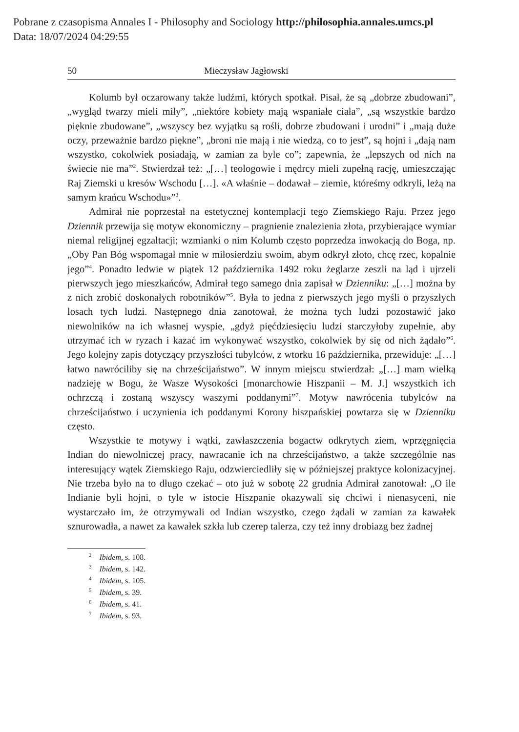Pobrane z czasopisma Annales I - Philosophy and Sociology http://philosophia.annales.umcs.pl
Data: 18/07/2024 04:29:55
50 Mieczysław Jagłowski
Kolumb był oczarowany także ludźmi, których spotkał. Pisał, że są „dobrze zbudowani”, „wygląd twarzy mieli miły”, „niektóre kobiety mają wspaniałe ciała”, „są wszystkie bardzo pięknie zbudowane”, „wszyscy bez wyjątku są rośli, dobrze zbudowani i urodni” i „mają duże oczy, przeważnie bardzo piękne”, „broni nie mają i nie wiedzą, co to jest”, są hojni i „dają nam wszystko, cokolwiek posiadają, w zamian za byle co”; zapewnia, że „lepszych od nich na świecie nie ma”<sup>2</sup>. Stwierdzał też: „[…] teologowie i mędrcy mieli zupełną rację, umieszczając Raj Ziemski u kresów Wschodu […]. «A właśnie – dodawał – ziemie, któreśmy odkryli, leżą na samym krańcu Wschodu»”<sup>3</sup>.
Admirał nie poprzestał na estetycznej kontemplacji tego Ziemskiego Raju. Przez jego Dziennik przewija się motyw ekonomiczny – pragnienie znalezienia złota, przybierające wymiar niemal religijnej egzaltacji; wzmianki o nim Kolumb często poprzedza inwokacją do Boga, np. „Oby Pan Bóg wspomagał mnie w miłosierdziu swoim, abym odkrył złoto, chcę rzec, kopalnie jego”<sup>4</sup>. Ponadto ledwie w piątek 12 października 1492 roku żeglarze zeszli na ląd i ujrzeli pierwszych jego mieszkańców, Admirał tego samego dnia zapisał w Dzienniku: „[…] można by z nich zrobić doskonałych robotników”<sup>5</sup>. Była to jedna z pierwszych jego myśli o przyszłych losach tych ludzi. Następnego dnia zanotował, że można tych ludzi pozostawić jako niewolników na ich własnej wyspie, „gdyż pięćdziesięciu ludzi starczyłoby zupełnie, aby utrzymać ich w ryzach i kazać im wykonywać wszystko, cokolwiek by się od nich żądało”<sup>6</sup>. Jego kolejny zapis dotyczący przyszłości tubylców, z wtorku 16 października, przewiduje: „[…] łatwo nawróciliby się na chrześcijaństwo”. W innym miejscu stwierdzał: „[…] mam wielką nadzieję w Bogu, że Wasze Wysokości [monarchowie Hiszpanii – M. J.] wszystkich ich ochrzczą i zostaną wszyscy waszymi poddanymi”<sup>7</sup>. Motyw nawrócenia tubylców na chrześcijaństwo i uczynienia ich poddanymi Korony hiszpańskiej powtarza się w Dzienniku często.
Wszystkie te motywy i wątki, zawłaszczenia bogactw odkrytych ziem, wprzęgnięcia Indian do niewolniczej pracy, nawracanie ich na chrześcijaństwo, a także szczególnie nas interesujący wątek Ziemskiego Raju, odzwierciedliły się w późniejszej praktyce kolonizacyjnej. Nie trzeba było na to długo czekać – oto już w sobotę 22 grudnia Admirał zanotował: „O ile Indianie byli hojni, o tyle w istocie Hiszpanie okazywali się chciwi i nienasyceni, nie wystarczało im, że otrzymywali od Indian wszystko, czego żądali w zamian za kawałek sznurowadła, a nawet za kawałek szkła lub czerep talerza, czy też inny drobiazg bez żadnej
<sup>2</sup> Ibidem, s. 108.
<sup>3</sup> Ibidem, s. 142.
<sup>4</sup> Ibidem, s. 105.
<sup>5</sup> Ibidem, s. 39.
<sup>6</sup> Ibidem, s. 41.
<sup>7</sup> Ibidem, s. 93.